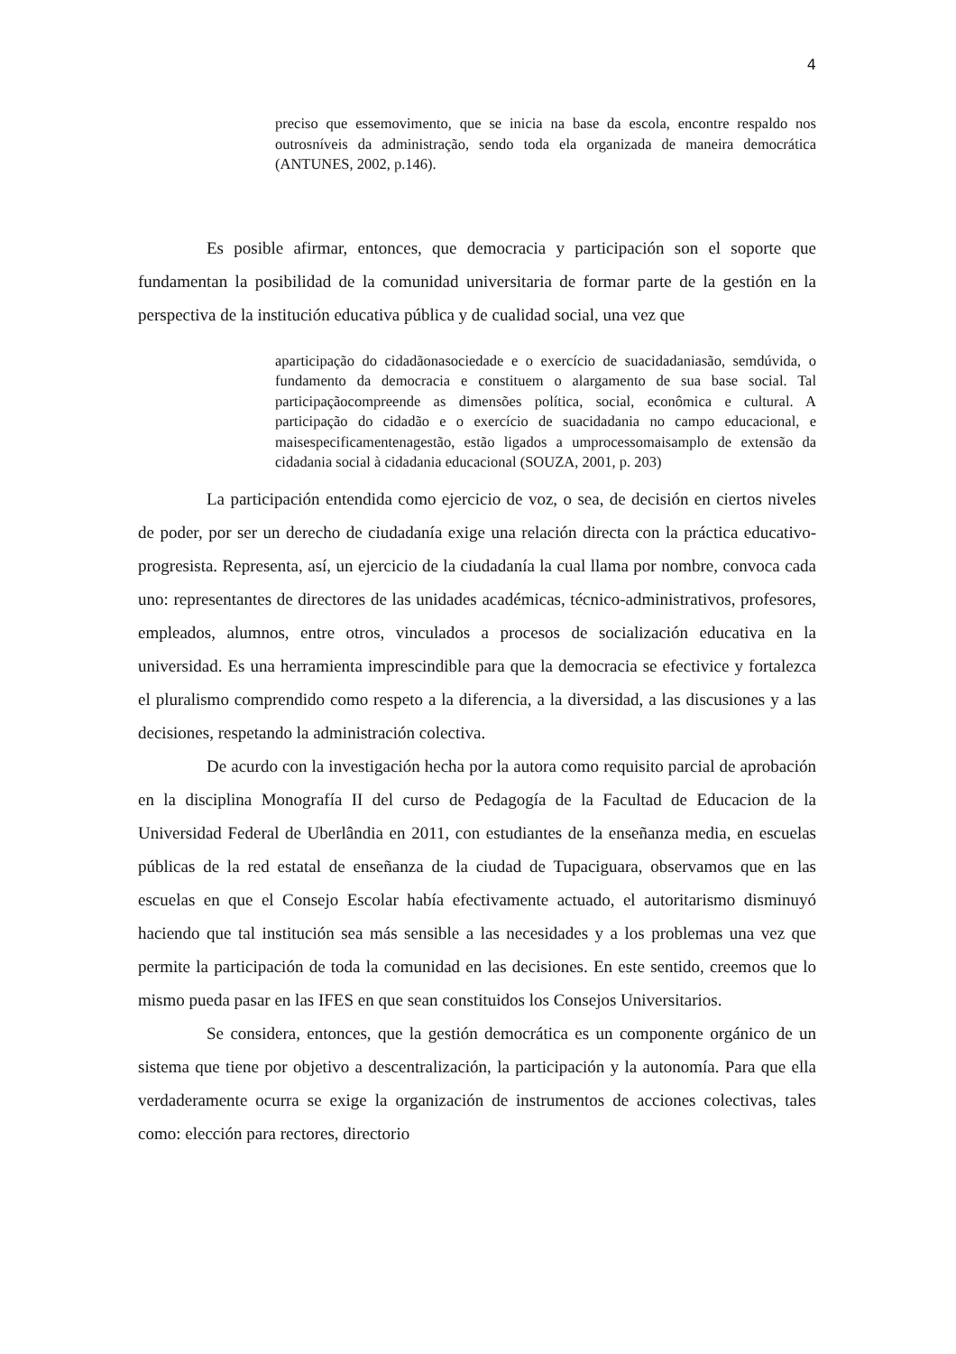4
preciso que essemovimento, que se inicia na base da escola, encontre respaldo nos outrosníveis da administração, sendo toda ela organizada de maneira democrática (ANTUNES, 2002, p.146).
Es posible afirmar, entonces, que democracia y participación son el soporte que fundamentan la posibilidad de la comunidad universitaria de formar parte de la gestión en la perspectiva de la institución educativa pública y de cualidad social, una vez que
aparticipação do cidadãonasociedade e o exercício de suacidadaniasão, semdúvida, o fundamento da democracia e constituem o alargamento de sua base social. Tal participaçãocompreende as dimensões política, social, econômica e cultural. A participação do cidadão e o exercício de suacidadania no campo educacional, e maisespecificamentenagestão, estão ligados a umprocessomaisamplo de extensão da cidadania social à cidadania educacional (SOUZA, 2001, p. 203)
La participación entendida como ejercicio de voz, o sea, de decisión en ciertos niveles de poder, por ser un derecho de ciudadanía exige una relación directa con la práctica educativo-progresista. Representa, así, un ejercicio de la ciudadanía la cual llama por nombre, convoca cada uno: representantes de directores de las unidades académicas, técnico-administrativos, profesores, empleados, alumnos, entre otros, vinculados a procesos de socialización educativa en la universidad. Es una herramienta imprescindible para que la democracia se efectivice y fortalezca el pluralismo comprendido como respeto a la diferencia, a la diversidad, a las discusiones y a las decisiones, respetando la administración colectiva.
De acurdo con la investigación hecha por la autora como requisito parcial de aprobación en la disciplina Monografía II del curso de Pedagogía de la Facultad de Educacion de la Universidad Federal de Uberlândia en 2011, con estudiantes de la enseñanza media, en escuelas públicas de la red estatal de enseñanza de la ciudad de Tupaciguara, observamos que en las escuelas en que el Consejo Escolar había efectivamente actuado, el autoritarismo disminuyó haciendo que tal institución sea más sensible a las necesidades y a los problemas una vez que permite la participación de toda la comunidad en las decisiones. En este sentido, creemos que lo mismo pueda pasar en las IFES en que sean constituidos los Consejos Universitarios.
Se considera, entonces, que la gestión democrática es un componente orgánico de un sistema que tiene por objetivo a descentralización, la participación y la autonomía. Para que ella verdaderamente ocurra se exige la organización de instrumentos de acciones colectivas, tales como: elección para rectores, directorio